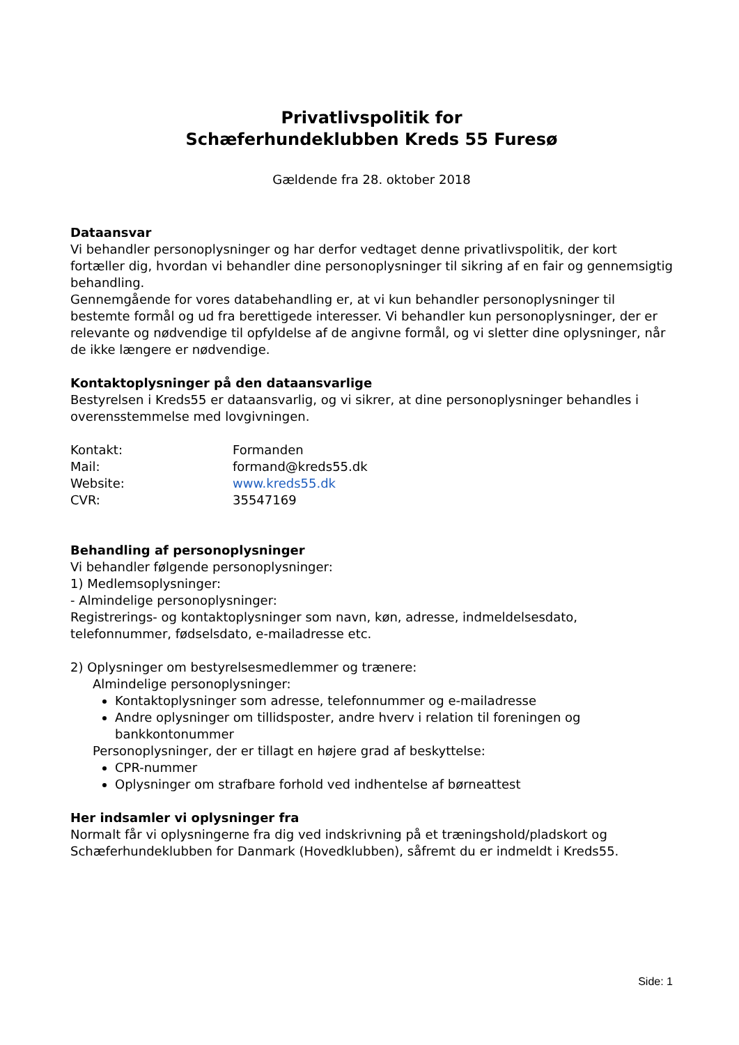Privatlivspolitik for
Schæferhundeklubben Kreds 55 Furesø
Gældende fra 28. oktober 2018
Dataansvar
Vi behandler personoplysninger og har derfor vedtaget denne privatlivspolitik, der kort fortæller dig, hvordan vi behandler dine personoplysninger til sikring af en fair og gennemsigtig behandling.
Gennemgående for vores databehandling er, at vi kun behandler personoplysninger til bestemte formål og ud fra berettigede interesser. Vi behandler kun personoplysninger, der er relevante og nødvendige til opfyldelse af de angivne formål, og vi sletter dine oplysninger, når de ikke længere er nødvendige.
Kontaktoplysninger på den dataansvarlige
Bestyrelsen i Kreds55 er dataansvarlig, og vi sikrer, at dine personoplysninger behandles i overensstemmelse med lovgivningen.
| Kontakt: | Formanden |
| Mail: | formand@kreds55.dk |
| Website: | www.kreds55.dk |
| CVR: | 35547169 |
Behandling af personoplysninger
Vi behandler følgende personoplysninger:
1) Medlemsoplysninger:
- Almindelige personoplysninger:
Registrerings- og kontaktoplysninger som navn, køn, adresse, indmeldelsesdato, telefonnummer, fødselsdato, e-mailadresse etc.
2) Oplysninger om bestyrelsesmedlemmer og trænere:
Almindelige personoplysninger:
Kontaktoplysninger som adresse, telefonnummer og e-mailadresse
Andre oplysninger om tillidsposter, andre hverv i relation til foreningen og bankkontonummer
Personoplysninger, der er tillagt en højere grad af beskyttelse:
CPR-nummer
Oplysninger om strafbare forhold ved indhentelse af børneattest
Her indsamler vi oplysninger fra
Normalt får vi oplysningerne fra dig ved indskrivning på et træningshold/pladskort og Schæferhundeklubben for Danmark (Hovedklubben), såfremt du er indmeldt i Kreds55.
Side: 1